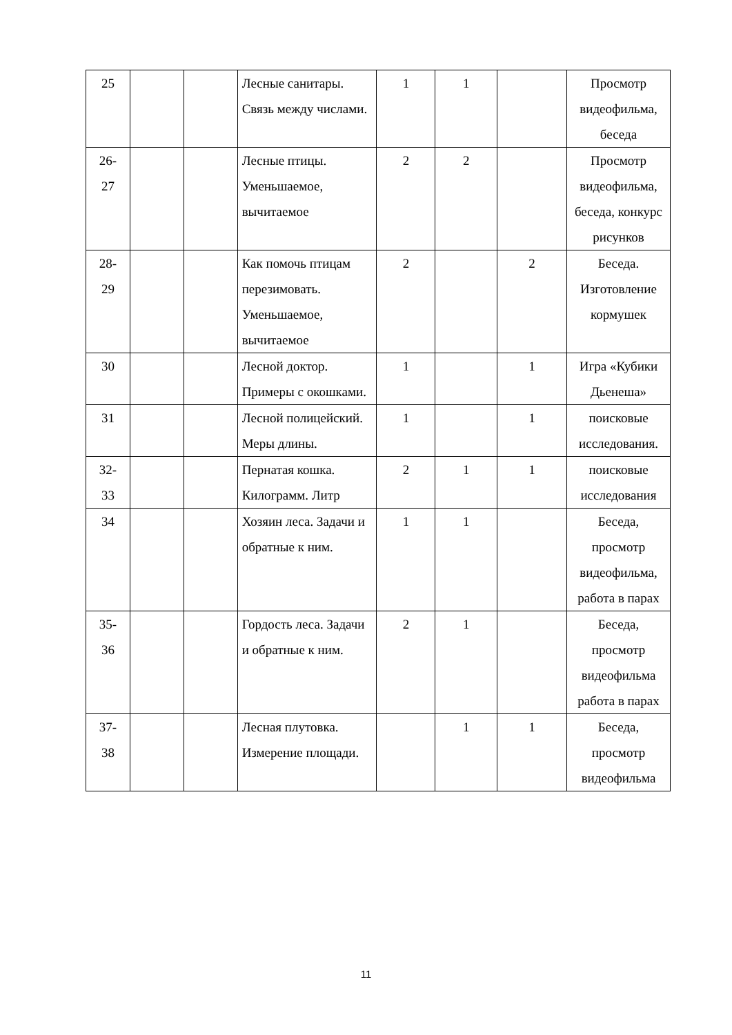| 25 | | | Лесные санитары. Связь между числами. | 1 | 1 | | Просмотр видеофильма, беседа |
| 26- 27 | | | Лесные птицы. Уменьшаемое, вычитаемое | 2 | 2 | | Просмотр видеофильма, беседа, конкурс рисунков |
| 28- 29 | | | Как помочь птицам перезимовать. Уменьшаемое, вычитаемое | 2 | | 2 | Беседа. Изготовление кормушек |
| 30 | | | Лесной доктор. Примеры с окошками. | 1 | | 1 | Игра «Кубики Дьенеша» |
| 31 | | | Лесной полицейский. Меры длины. | 1 | | 1 | поисковые исследования. |
| 32- 33 | | | Пернатая кошка. Килограмм. Литр | 2 | 1 | 1 | поисковые исследования |
| 34 | | | Хозяин леса. Задачи и обратные к ним. | 1 | 1 | | Беседа, просмотр видеофильма, работа в парах |
| 35- 36 | | | Гордость леса. Задачи и обратные к ним. | 2 | 1 | | Беседа, просмотр видеофильма работа в парах |
| 37- 38 | | | Лесная плутовка. Измерение площади. | | 1 | 1 | Беседа, просмотр видеофильма |
11